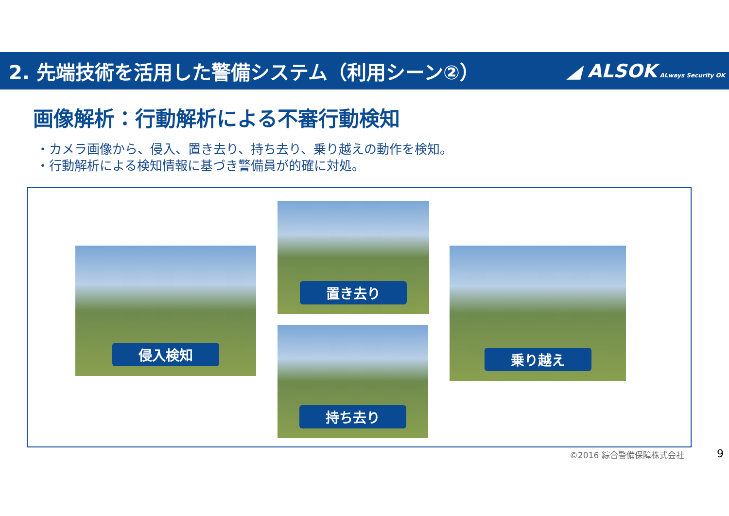2. 先端技術を活用した警備システム（利用シーン②）
◢ ALSOK ALways Security OK
画像解析：行動解析による不審行動検知
・カメラ画像から、侵入、置き去り、持ち去り、乗り越えの動作を検知。
・行動解析による検知情報に基づき警備員が的確に対処。
侵入検知
置き去り
持ち去り
乗り越え
©2016 綜合警備保障株式会社 9